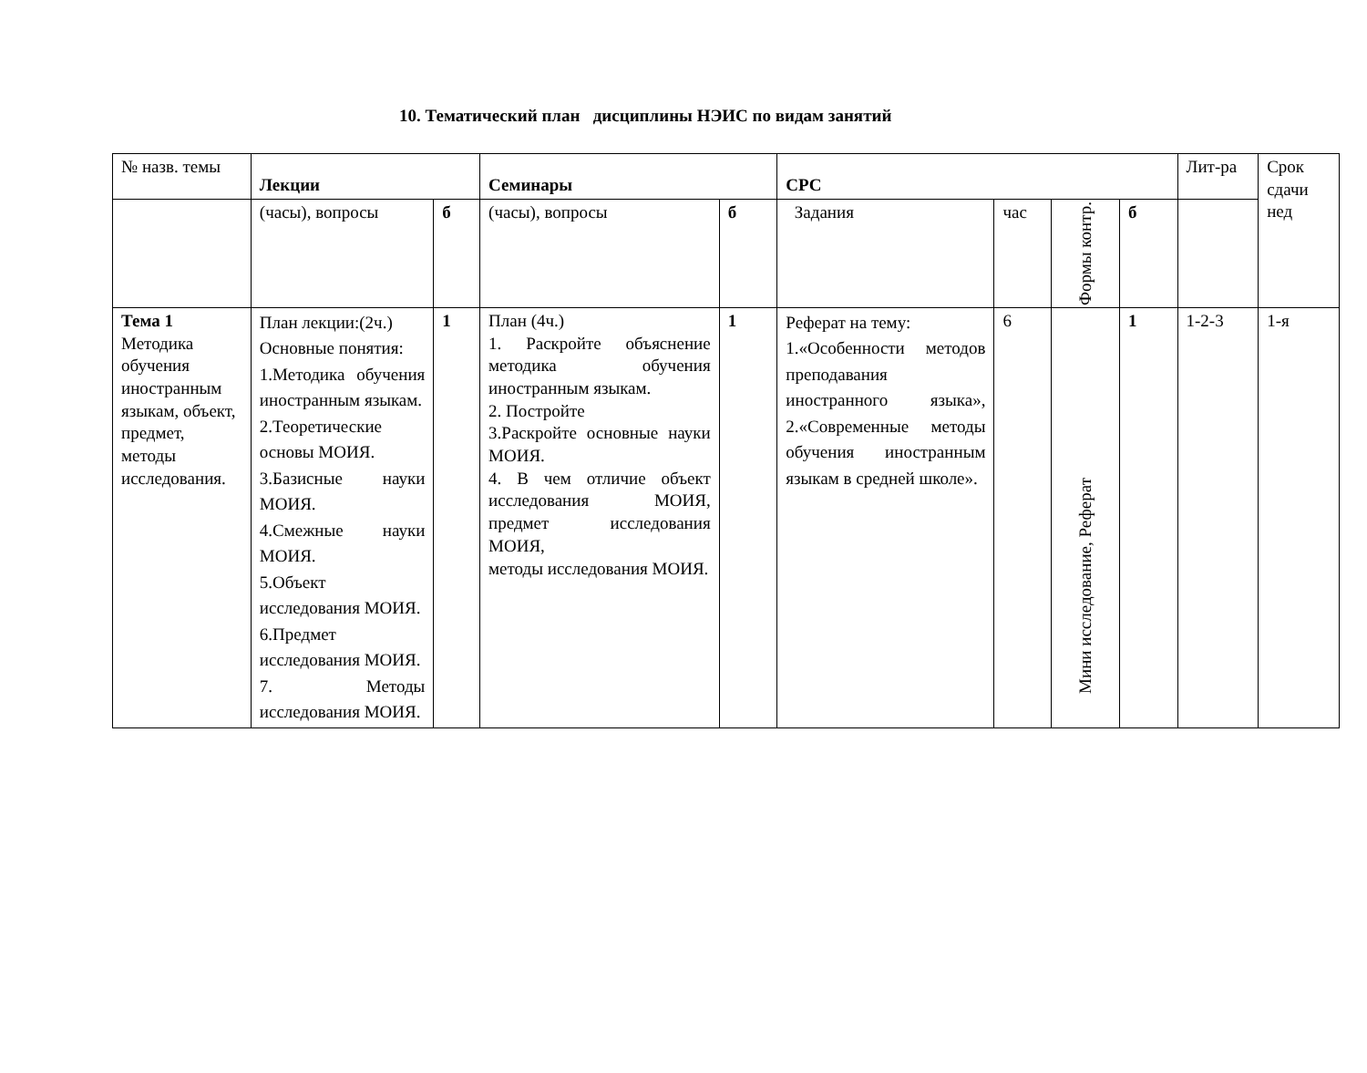10. Тематический план дисциплины НЭИС по видам занятий
| № назв. темы | Лекции | | Семинары | | СРС | | | | Лит-ра | Срок сдачи нед |
| | (часы), вопросы | б | (часы), вопросы | б | Задания | час | Формы контр. | б | | |
| Тема 1 Методика обучения иностранным языкам, объект, предмет, методы исследования. | План лекции:(2ч.) Основные понятия: 1.Методика обучения иностранным языкам. 2.Теоретические основы МОИЯ. 3.Базисные науки МОИЯ. 4.Смежные науки МОИЯ. 5.Объект исследования МОИЯ. 6.Предмет исследования МОИЯ. 7. Методы исследования МОИЯ. | 1 | План (4ч.) 1. Раскройте объяснение методика обучения иностранным языкам. 2. Постройте 3.Раскройте основные науки МОИЯ. 4. В чем отличие объект исследования МОИЯ, предмет исследования МОИЯ, методы исследования МОИЯ. | 1 | Реферат на тему: 1.«Особенности методов преподавания иностранного языка», 2.«Современные методы обучения иностранным языкам в средней школе». | 6 | Мини исследование, Реферат | 1 | 1-2-3 | 1-я |